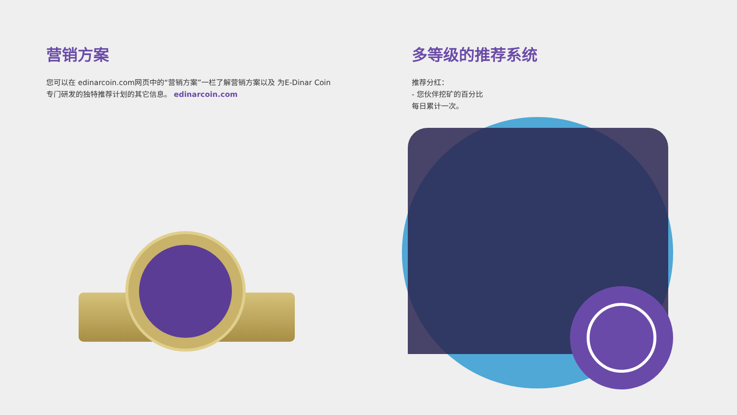营销方案
您可以在 edinarcoin.com网页中的“营销方案”一栏了解营销方案以及 为E-Dinar Coin 专门研发的独特推荐计划的其它信息。 edinarcoin.com
多等级的推荐系统
推荐分红：
- 您伙伴挖矿的百分比
每日累计一次。